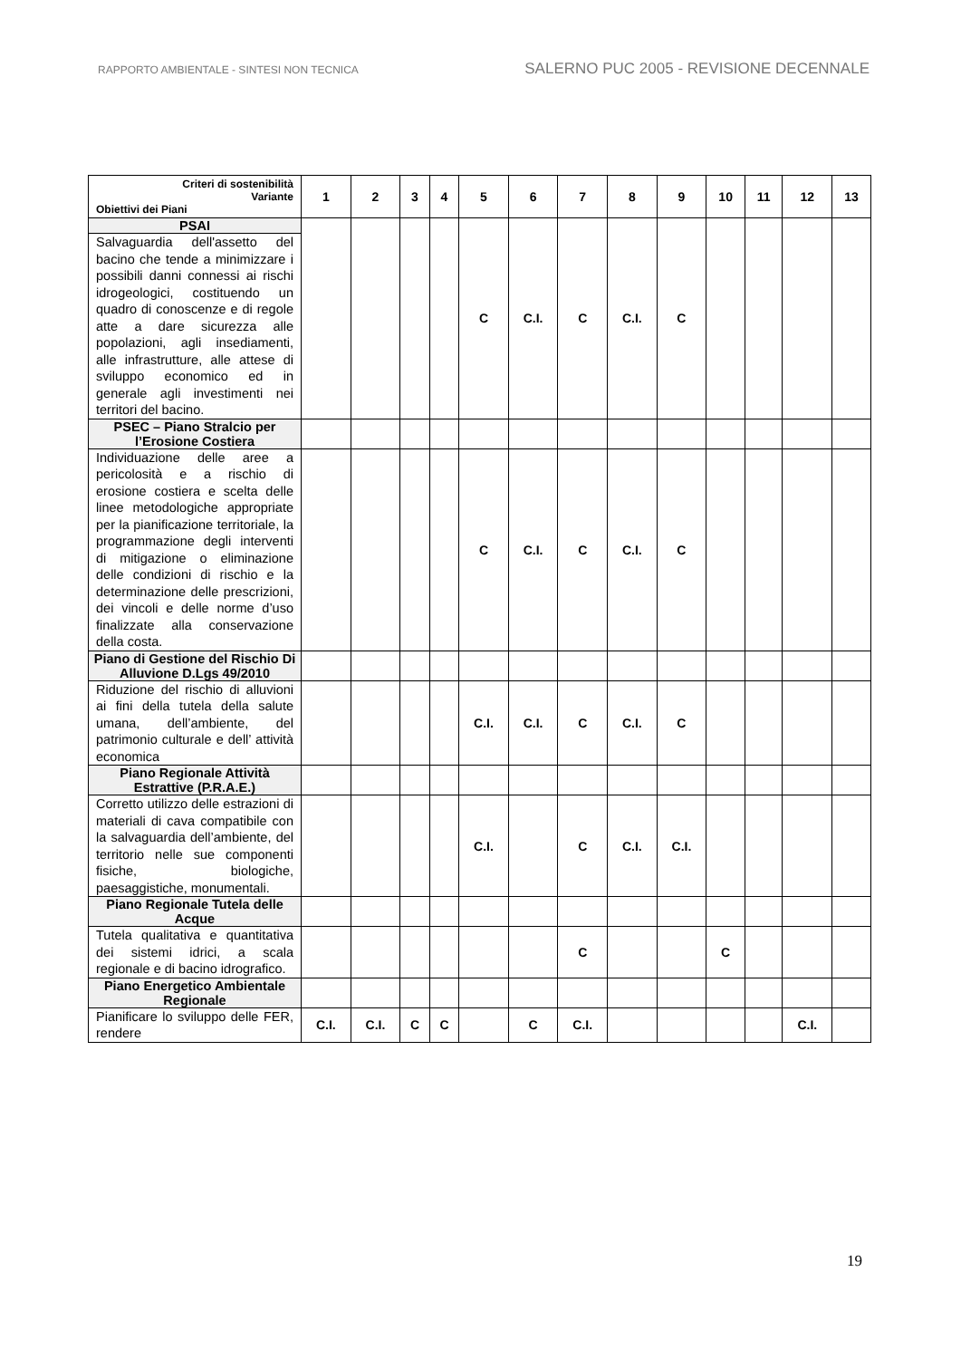RAPPORTO AMBIENTALE - SINTESI NON TECNICA SALERNO PUC 2005 - REVISIONE DECENNALE
| Criteri di sostenibilità Variante Obiettivi dei Piani | 1 | 2 | 3 | 4 | 5 | 6 | 7 | 8 | 9 | 10 | 11 | 12 | 13 |
| --- | --- | --- | --- | --- | --- | --- | --- | --- | --- | --- | --- | --- | --- |
| PSAI | | | | | C | C.I. | C | C.I. | C | | | | |
| Salvaguardia dell'assetto del bacino che tende a minimizzare i possibili danni connessi ai rischi idrogeologici, costituendo un quadro di conoscenze e di regole atte a dare sicurezza alle popolazioni, agli insediamenti, alle infrastrutture, alle attese di sviluppo economico ed in generale agli investimenti nei territori del bacino. | | | | | | | | | | | | | |
| PSEC – Piano Stralcio per l’Erosione Costiera | | | | | | | | | | | | | |
| Individuazione delle aree a pericolosità e a rischio di erosione costiera e scelta delle linee metodologiche appropriate per la pianificazione territoriale, la programmazione degli interventi di mitigazione o eliminazione delle condizioni di rischio e la determinazione delle prescrizioni, dei vincoli e delle norme d’uso finalizzate alla conservazione della costa. | | | | | C | C.I. | C | C.I. | C | | | | |
| Piano di Gestione del Rischio Di Alluvione D.Lgs 49/2010 | | | | | | | | | | | | | |
| Riduzione del rischio di alluvioni ai fini della tutela della salute umana, dell’ambiente, del patrimonio culturale e dell’ attività economica | | | | | C.I. | C.I. | C | C.I. | C | | | | |
| Piano Regionale Attività Estrattive (P.R.A.E.) | | | | | | | | | | | | | |
| Corretto utilizzo delle estrazioni di materiali di cava compatibile con la salvaguardia dell’ambiente, del territorio nelle sue componenti fisiche, biologiche, paesaggistiche, monumentali. | | | | | C.I. | | C | C.I. | C.I. | | | | |
| Piano Regionale Tutela delle Acque | | | | | | | | | | | | | |
| Tutela qualitativa e quantitativa dei sistemi idrici, a scala regionale e di bacino idrografico. | | | | | | | C | | | C | | | |
| Piano Energetico Ambientale Regionale | | | | | | | | | | | | | |
| Pianificare lo sviluppo delle FER, rendere | C.I. | C.I. | C | C | | C | C.I. | | | | | C.I. | |
19